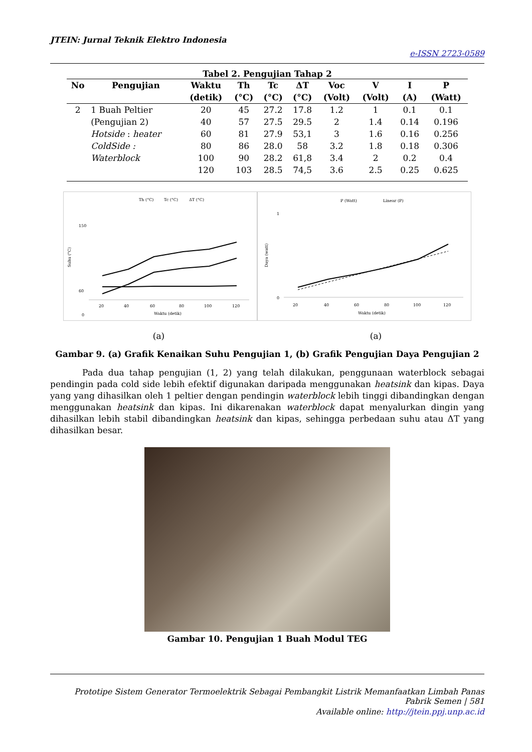JTEIN: Jurnal Teknik Elektro Indonesia
e-ISSN 2723-0589
Tabel 2. Pengujian Tahap 2
| No | Pengujian | Waktu | Th | Tc | ΔT | Voc | V | I | P |
| --- | --- | --- | --- | --- | --- | --- | --- | --- | --- |
| | | (detik) | (°C) | (°C) | (°C) | (Volt) | (Volt) | (A) | (Watt) |
| 2 | 1 Buah Peltier | 20 | 45 | 27.2 | 17.8 | 1.2 | 1 | 0.1 | 0.1 |
| | (Pengujian 2) | 40 | 57 | 27.5 | 29.5 | 2 | 1.4 | 0.14 | 0.196 |
| | Hotside : heater | 60 | 81 | 27.9 | 53,1 | 3 | 1.6 | 0.16 | 0.256 |
| | ColdSide : | 80 | 86 | 28.0 | 58 | 3.2 | 1.8 | 0.18 | 0.306 |
| | Waterblock | 100 | 90 | 28.2 | 61,8 | 3.4 | 2 | 0.2 | 0.4 |
| | | 120 | 103 | 28.5 | 74,5 | 3.6 | 2.5 | 0.25 | 0.625 |
Th (°C)
Tc (°C)
ΔT (°C)
150
60
0
Suhu (°C)
20
40
60
80
100
120
Waktu (detik)
P (Watt)
Linear (P)
1
0
Daya (watt)
20
40
60
80
100
120
Waktu (detik)
(a) (a)
Gambar 9. (a) Grafik Kenaikan Suhu Pengujian 1, (b) Grafik Pengujian Daya Pengujian 2
Pada dua tahap pengujian (1, 2) yang telah dilakukan, penggunaan waterblock sebagai pendingin pada cold side lebih efektif digunakan daripada menggunakan heatsink dan kipas. Daya yang yang dihasilkan oleh 1 peltier dengan pendingin waterblock lebih tinggi dibandingkan dengan menggunakan heatsink dan kipas. Ini dikarenakan waterblock dapat menyalurkan dingin yang dihasilkan lebih stabil dibandingkan heatsink dan kipas, sehingga perbedaan suhu atau ΔT yang dihasilkan besar.
Gambar 10. Pengujian 1 Buah Modul TEG
Prototipe Sistem Generator Termoelektrik Sebagai Pembangkit Listrik Memanfaatkan Limbah Panas Pabrik Semen | 581
Available online: http://jtein.ppj.unp.ac.id